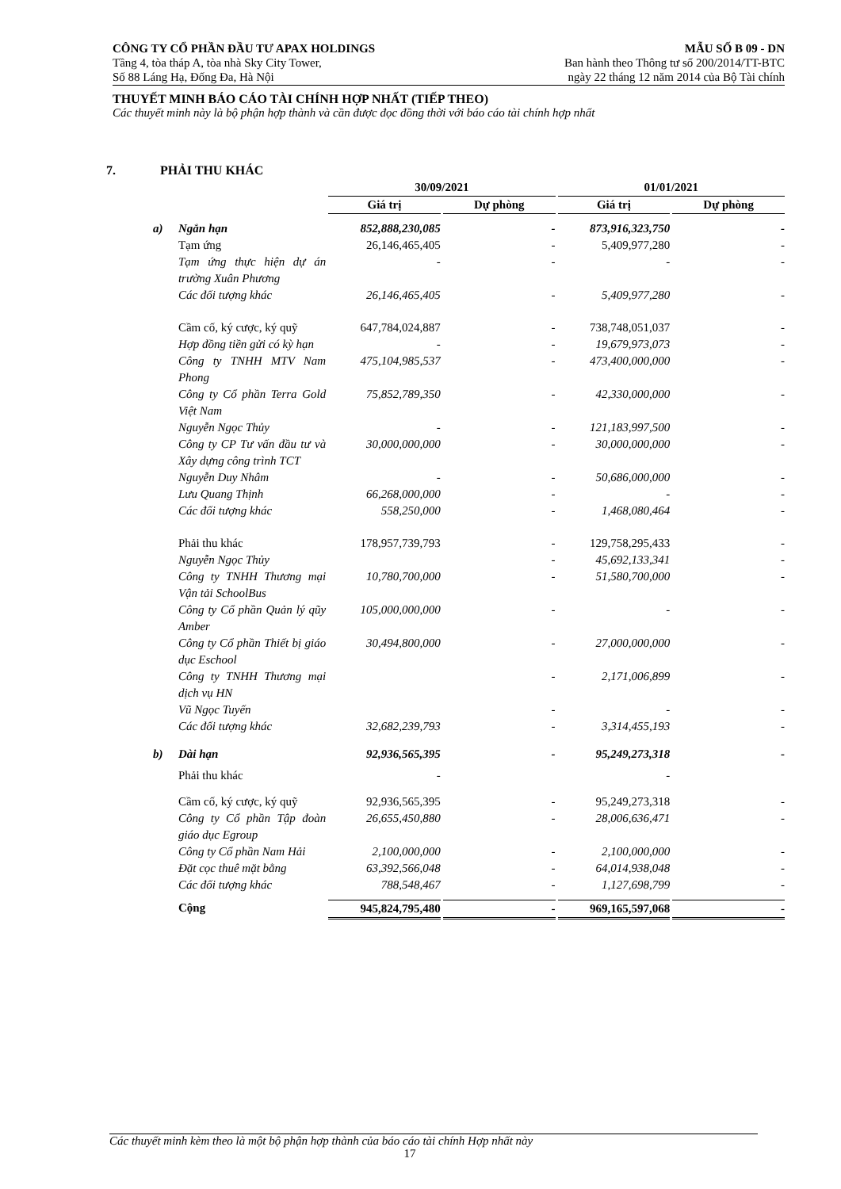CÔNG TY CỔ PHẦN ĐẦU TƯ APAX HOLDINGS MẪU SỐ B 09 - DN
Tầng 4, tòa tháp A, tòa nhà Sky City Tower, Ban hành theo Thông tư số 200/2014/TT-BTC
Số 88 Láng Hạ, Đống Đa, Hà Nội ngày 22 tháng 12 năm 2014 của Bộ Tài chính
THUYẾT MINH BÁO CÁO TÀI CHÍNH HỢP NHẤT (TIẾP THEO)
Các thuyết minh này là bộ phận hợp thành và cần được đọc đồng thời với báo cáo tài chính hợp nhất
7. PHẢI THU KHÁC
| | | 30/09/2021 | | 01/01/2021 | |
| --- | --- | --- | --- | --- | --- |
| | | Giá trị | Dự phòng | Giá trị | Dự phòng |
| a) | Ngắn hạn | 852,888,230,085 | - | 873,916,323,750 | - |
| | Tạm ứng | 26,146,465,405 | - | 5,409,977,280 | - |
| | Tạm ứng thực hiện dự án trường Xuân Phương | - | - | - | - |
| | Các đối tượng khác | 26,146,465,405 | - | 5,409,977,280 | - |
| | Cầm cố, ký cược, ký quỹ | 647,784,024,887 | - | 738,748,051,037 | - |
| | Hợp đồng tiền gửi có kỳ hạn | - | - | 19,679,973,073 | - |
| | Công ty TNHH MTV Nam Phong | 475,104,985,537 | - | 473,400,000,000 | - |
| | Công ty Cổ phần Terra Gold Việt Nam | 75,852,789,350 | - | 42,330,000,000 | - |
| | Nguyễn Ngọc Thủy | - | - | 121,183,997,500 | - |
| | Công ty CP Tư vấn đầu tư và Xây dựng công trình TCT | 30,000,000,000 | - | 30,000,000,000 | - |
| | Nguyễn Duy Nhâm | - | - | 50,686,000,000 | - |
| | Lưu Quang Thịnh | 66,268,000,000 | - | - | - |
| | Các đối tượng khác | 558,250,000 | - | 1,468,080,464 | - |
| | Phải thu khác | 178,957,739,793 | - | 129,758,295,433 | - |
| | Nguyễn Ngọc Thủy | | - | 45,692,133,341 | - |
| | Công ty TNHH Thương mại Vận tải SchoolBus | 10,780,700,000 | - | 51,580,700,000 | - |
| | Công ty Cổ phần Quản lý qũy Amber | 105,000,000,000 | - | - | - |
| | Công ty Cổ phần Thiết bị giáo dục Eschool | 30,494,800,000 | - | 27,000,000,000 | - |
| | Công ty TNHH Thương mại dịch vụ HN | | - | 2,171,006,899 | - |
| | Vũ Ngọc Tuyến | | - | - | - |
| | Các đối tượng khác | 32,682,239,793 | - | 3,314,455,193 | - |
| b) | Dài hạn | 92,936,565,395 | - | 95,249,273,318 | - |
| | Phải thu khác | - | | - | |
| | Cầm cố, ký cược, ký quỹ | 92,936,565,395 | - | 95,249,273,318 | - |
| | Công ty Cổ phần Tập đoàn giáo dục Egroup | 26,655,450,880 | - | 28,006,636,471 | - |
| | Công ty Cổ phần Nam Hải | 2,100,000,000 | - | 2,100,000,000 | - |
| | Đặt cọc thuê mặt bằng | 63,392,566,048 | - | 64,014,938,048 | - |
| | Các đối tượng khác | 788,548,467 | - | 1,127,698,799 | - |
| | Cộng | 945,824,795,480 | - | 969,165,597,068 | - |
Các thuyết minh kèm theo là một bộ phận hợp thành của báo cáo tài chính Hợp nhất này
17